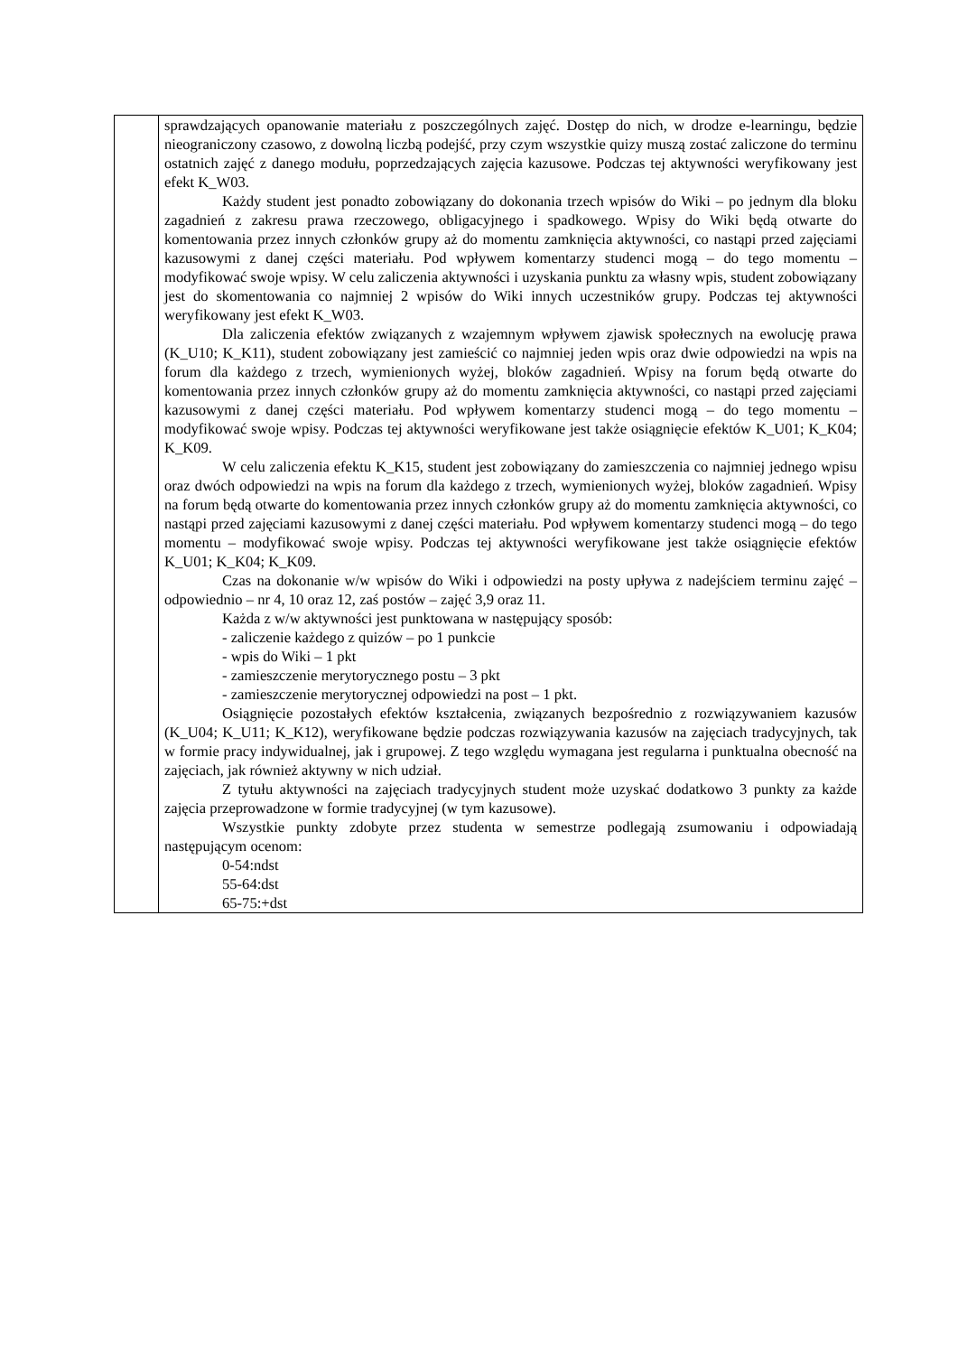| | sprawdzających opanowanie materiału z poszczególnych zajęć. Dostęp do nich, w drodze e-learningu, będzie nieograniczony czasowo, z dowolną liczbą podejść, przy czym wszystkie quizy muszą zostać zaliczone do terminu ostatnich zajęć z danego modułu, poprzedzających zajęcia kazusowe. Podczas tej aktywności weryfikowany jest efekt K_W03. Każdy student jest ponadto zobowiązany do dokonania trzech wpisów do Wiki – po jednym dla bloku zagadnień z zakresu prawa rzeczowego, obligacyjnego i spadkowego. Wpisy do Wiki będą otwarte do komentowania przez innych członków grupy aż do momentu zamknięcia aktywności, co nastąpi przed zajęciami kazusowymi z danej części materiału. Pod wpływem komentarzy studenci mogą – do tego momentu – modyfikować swoje wpisy. W celu zaliczenia aktywności i uzyskania punktu za własny wpis, student zobowiązany jest do skomentowania co najmniej 2 wpisów do Wiki innych uczestników grupy. Podczas tej aktywności weryfikowany jest efekt K_W03. Dla zaliczenia efektów związanych z wzajemnym wpływem zjawisk społecznych na ewolucję prawa (K_U10; K_K11), student zobowiązany jest zamieścić co najmniej jeden wpis oraz dwie odpowiedzi na wpis na forum dla każdego z trzech, wymienionych wyżej, bloków zagadnień. Wpisy na forum będą otwarte do komentowania przez innych członków grupy aż do momentu zamknięcia aktywności, co nastąpi przed zajęciami kazusowymi z danej części materiału. Pod wpływem komentarzy studenci mogą – do tego momentu – modyfikować swoje wpisy. Podczas tej aktywności weryfikowane jest także osiągnięcie efektów K_U01; K_K04; K_K09. W celu zaliczenia efektu K_K15, student jest zobowiązany do zamieszczenia co najmniej jednego wpisu oraz dwóch odpowiedzi na wpis na forum dla każdego z trzech, wymienionych wyżej, bloków zagadnień. Wpisy na forum będą otwarte do komentowania przez innych członków grupy aż do momentu zamknięcia aktywności, co nastąpi przed zajęciami kazusowymi z danej części materiału. Pod wpływem komentarzy studenci mogą – do tego momentu – modyfikować swoje wpisy. Podczas tej aktywności weryfikowane jest także osiągnięcie efektów K_U01; K_K04; K_K09. Czas na dokonanie w/w wpisów do Wiki i odpowiedzi na posty upływa z nadejściem terminu zajęć – odpowiednio – nr 4, 10 oraz 12, zaś postów – zajęć 3,9 oraz 11. Każda z w/w aktywności jest punktowana w następujący sposób: - zaliczenie każdego z quizów – po 1 punkcie - wpis do Wiki – 1 pkt - zamieszczenie merytorycznego postu – 3 pkt - zamieszczenie merytorycznej odpowiedzi na post – 1 pkt. Osiągnięcie pozostałych efektów kształcenia, związanych bezpośrednio z rozwiązywaniem kazusów (K_U04; K_U11; K_K12), weryfikowane będzie podczas rozwiązywania kazusów na zajęciach tradycyjnych, tak w formie pracy indywidualnej, jak i grupowej. Z tego względu wymagana jest regularna i punktualna obecność na zajęciach, jak również aktywny w nich udział. Z tytułu aktywności na zajęciach tradycyjnych student może uzyskać dodatkowo 3 punkty za każde zajęcia przeprowadzone w formie tradycyjnej (w tym kazusowe). Wszystkie punkty zdobyte przez studenta w semestrze podlegają zsumowaniu i odpowiadają następującym ocenom: 0-54:ndst 55-64:dst 65-75:+dst |